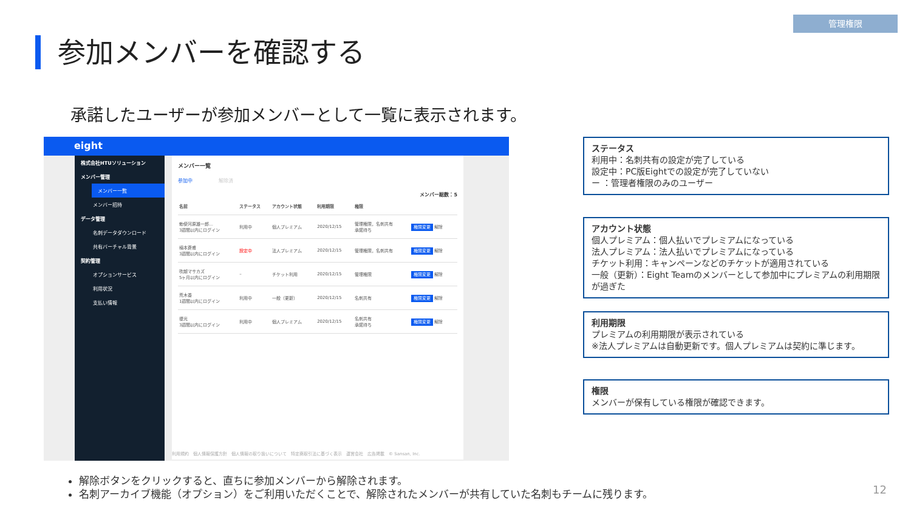管理権限
参加メンバーを確認する
承諾したユーザーが参加メンバーとして一覧に表示されます。
eight
株式会社HTUソリューション
メンバー管理
メンバー一覧
メンバー招待
データ管理
名刺データダウンロード
共有バーチャル背景
契約管理
オプションサービス
利用状況
支払い情報
メンバー一覧
参加中 解除済
メンバー総数：5
| 名前 | ステータス | アカウント状態 | 利用期限 | 権限 | |
| --- | --- | --- | --- | --- | --- |
| 勅使河原雄一郎… 3週間以内にログイン | 利用中 | 個人プレミアム | 2020/12/15 | 管理権限，名刺共有 承諾待ち | 権限変更 解除 |
| 楠本蒼甫 3週間以内にログイン | 設定中 | 法人プレミアム | 2020/12/15 | 管理権限，名刺共有 | 権限変更 解除 |
| 吹越マサカズ 5ヶ月以内にログイン | – | チケット利用 | 2020/12/15 | 管理権限 | 権限変更 解除 |
| 荒木香 1週間以内にログイン | 利用中 | 一般（更新） | 2020/12/15 | 名刺共有 | 権限変更 解除 |
| 堤光 3週間以内にログイン | 利用中 | 個人プレミアム | 2020/12/15 | 名刺共有 承諾待ち | 権限変更 解除 |
利用規約　個人情報保護方針　個人情報の取り扱いについて　特定商取引法に基づく表示　運営会社　広告掲載　© Sansan, Inc.
ステータス
利用中：名刺共有の設定が完了している
設定中：PC版Eightでの設定が完了していない
ー ：管理者権限のみのユーザー
アカウント状態
個人プレミアム：個人払いでプレミアムになっている
法人プレミアム：法人払いでプレミアムになっている
チケット利用：キャンペーンなどのチケットが適用されている
一般（更新）：Eight Teamのメンバーとして参加中にプレミアムの利用期限が過ぎた
利用期限
プレミアムの利用期限が表示されている
※法人プレミアムは自動更新です。個人プレミアムは契約に準じます。
権限
メンバーが保有している権限が確認できます。
解除ボタンをクリックすると、直ちに参加メンバーから解除されます。
名刺アーカイブ機能（オプション）をご利用いただくことで、解除されたメンバーが共有していた名刺もチームに残ります。
12